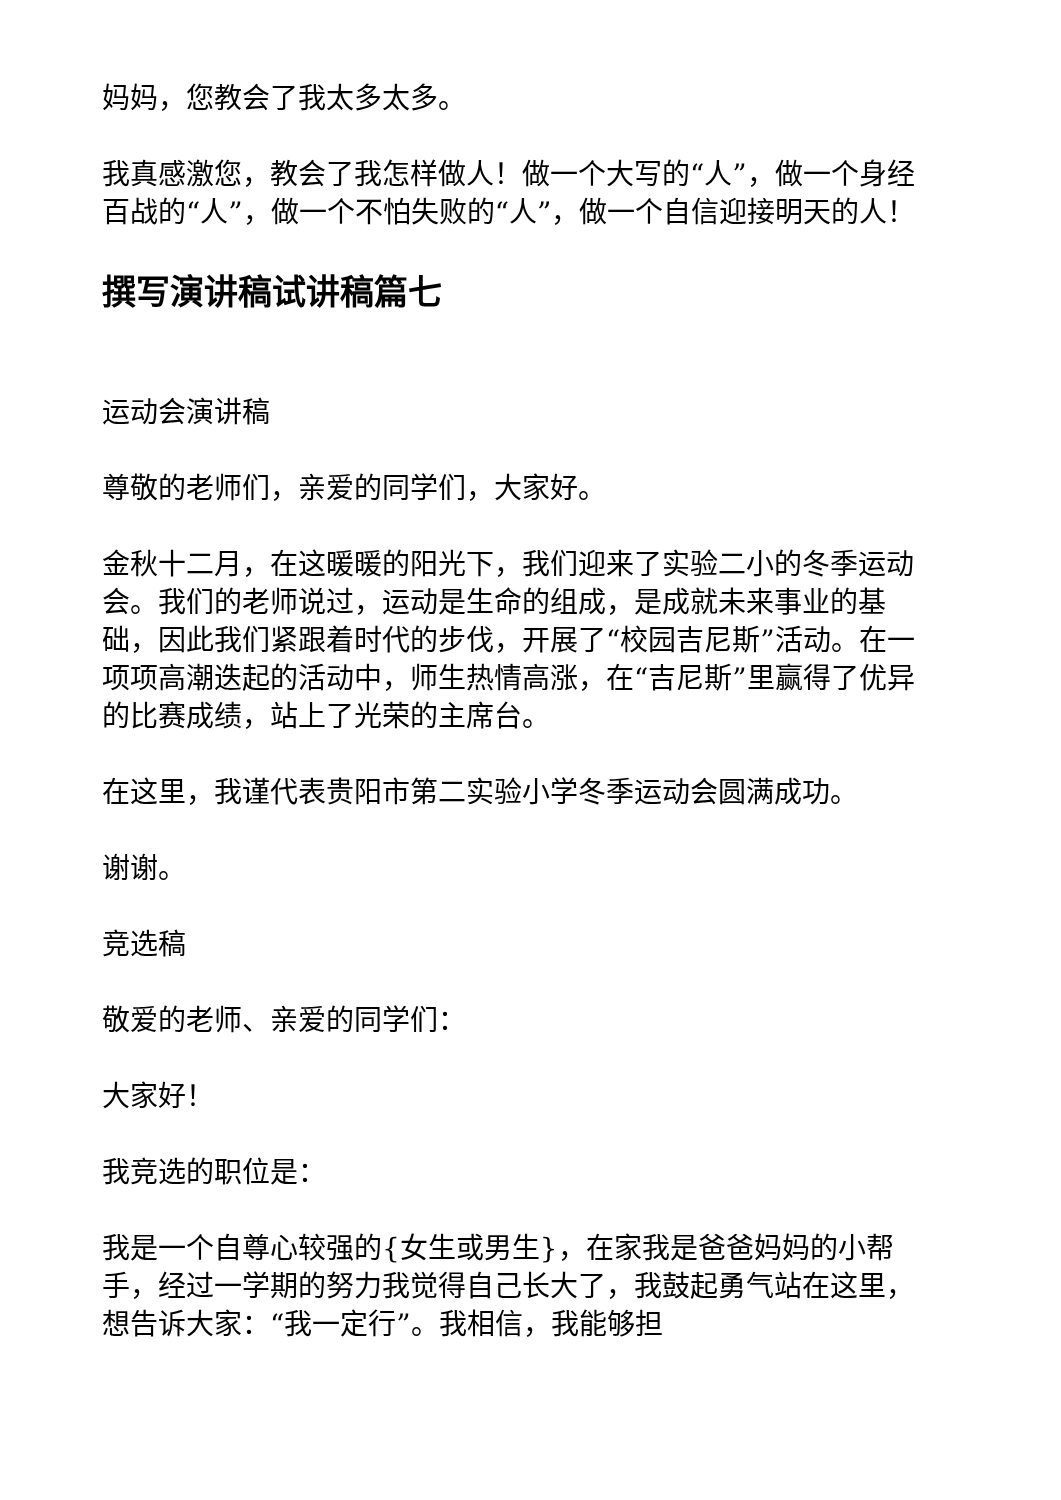妈妈，您教会了我太多太多。
我真感激您，教会了我怎样做人！做一个大写的“人”，做一个身经百战的“人”，做一个不怕失败的“人”，做一个自信迎接明天的人！
撰写演讲稿试讲稿篇七
运动会演讲稿
尊敬的老师们，亲爱的同学们，大家好。
金秋十二月，在这暖暖的阳光下，我们迎来了实验二小的冬季运动会。我们的老师说过，运动是生命的组成，是成就未来事业的基础，因此我们紧跟着时代的步伐，开展了“校园吉尼斯”活动。在一项项高潮迭起的活动中，师生热情高涨，在“吉尼斯”里赢得了优异的比赛成绩，站上了光荣的主席台。
在这里，我谨代表贵阳市第二实验小学冬季运动会圆满成功。
谢谢。
竞选稿
敬爱的老师、亲爱的同学们：
大家好！
我竞选的职位是：
我是一个自尊心较强的{女生或男生}，在家我是爸爸妈妈的小帮手，经过一学期的努力我觉得自己长大了，我鼓起勇气站在这里，想告诉大家：“我一定行”。我相信，我能够担